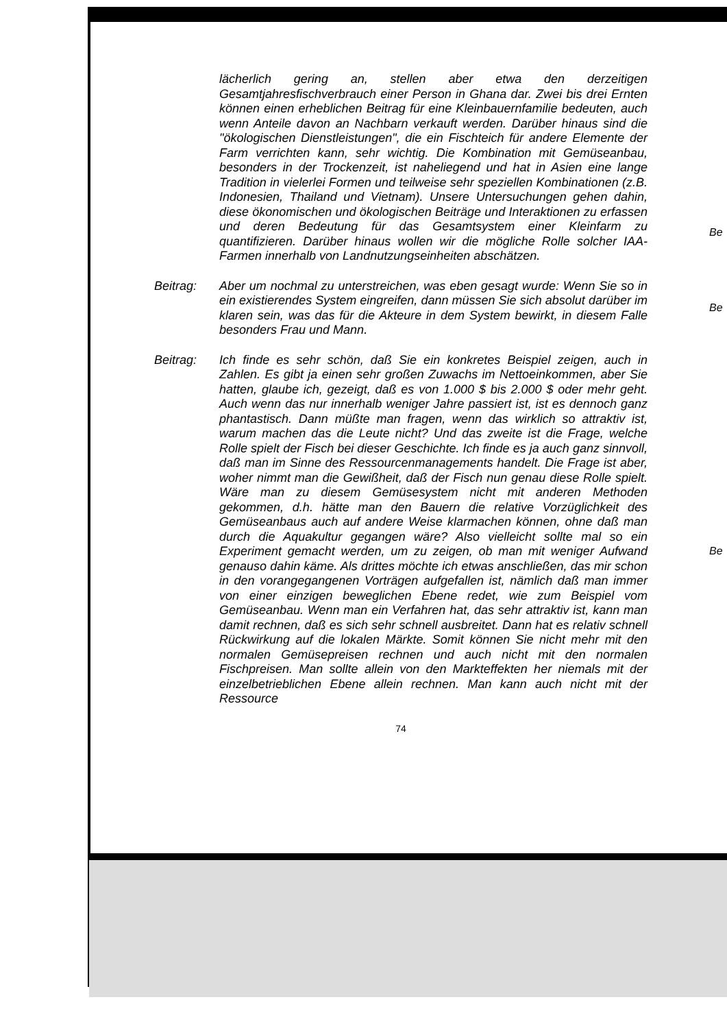lächerlich gering an, stellen aber etwa den derzeitigen Gesamtjahresfischverbrauch einer Person in Ghana dar. Zwei bis drei Ernten können einen erheblichen Beitrag für eine Kleinbauernfamilie bedeuten, auch wenn Anteile davon an Nachbarn verkauft werden. Darüber hinaus sind die "ökologischen Dienstleistungen", die ein Fischteich für andere Elemente der Farm verrichten kann, sehr wichtig. Die Kombination mit Gemüseanbau, besonders in der Trockenzeit, ist naheliegend und hat in Asien eine lange Tradition in vielerlei Formen und teilweise sehr speziellen Kombinationen (z.B. Indonesien, Thailand und Vietnam). Unsere Untersuchungen gehen dahin, diese ökonomischen und ökologischen Beiträge und Interaktionen zu erfassen und deren Bedeutung für das Gesamtsystem einer Kleinfarm zu quantifizieren. Darüber hinaus wollen wir die mögliche Rolle solcher IAA-Farmen innerhalb von Landnutzungseinheiten abschätzen.
Beitrag: Aber um nochmal zu unterstreichen, was eben gesagt wurde: Wenn Sie so in ein existierendes System eingreifen, dann müssen Sie sich absolut darüber im klaren sein, was das für die Akteure in dem System bewirkt, in diesem Falle besonders Frau und Mann.
Beitrag: Ich finde es sehr schön, daß Sie ein konkretes Beispiel zeigen, auch in Zahlen. Es gibt ja einen sehr großen Zuwachs im Nettoeinkommen, aber Sie hatten, glaube ich, gezeigt, daß es von 1.000 $ bis 2.000 $ oder mehr geht. Auch wenn das nur innerhalb weniger Jahre passiert ist, ist es dennoch ganz phantastisch. Dann müßte man fragen, wenn das wirklich so attraktiv ist, warum machen das die Leute nicht? Und das zweite ist die Frage, welche Rolle spielt der Fisch bei dieser Geschichte. Ich finde es ja auch ganz sinnvoll, daß man im Sinne des Ressourcenmanagements handelt. Die Frage ist aber, woher nimmt man die Gewißheit, daß der Fisch nun genau diese Rolle spielt. Wäre man zu diesem Gemüsesystem nicht mit anderen Methoden gekommen, d.h. hätte man den Bauern die relative Vorzüglichkeit des Gemüseanbaus auch auf andere Weise klarmachen können, ohne daß man durch die Aquakultur gegangen wäre? Also vielleicht sollte mal so ein Experiment gemacht werden, um zu zeigen, ob man mit weniger Aufwand genauso dahin käme. Als drittes möchte ich etwas anschließen, das mir schon in den vorangegangenen Vorträgen aufgefallen ist, nämlich daß man immer von einer einzigen beweglichen Ebene redet, wie zum Beispiel vom Gemüseanbau. Wenn man ein Verfahren hat, das sehr attraktiv ist, kann man damit rechnen, daß es sich sehr schnell ausbreitet. Dann hat es relativ schnell Rückwirkung auf die lokalen Märkte. Somit können Sie nicht mehr mit den normalen Gemüsepreisen rechnen und auch nicht mit den normalen Fischpreisen. Man sollte allein von den Markteffekten her niemals mit der einzelbetrieblichen Ebene allein rechnen. Man kann auch nicht mit der Ressource
74
Be
Be
Be